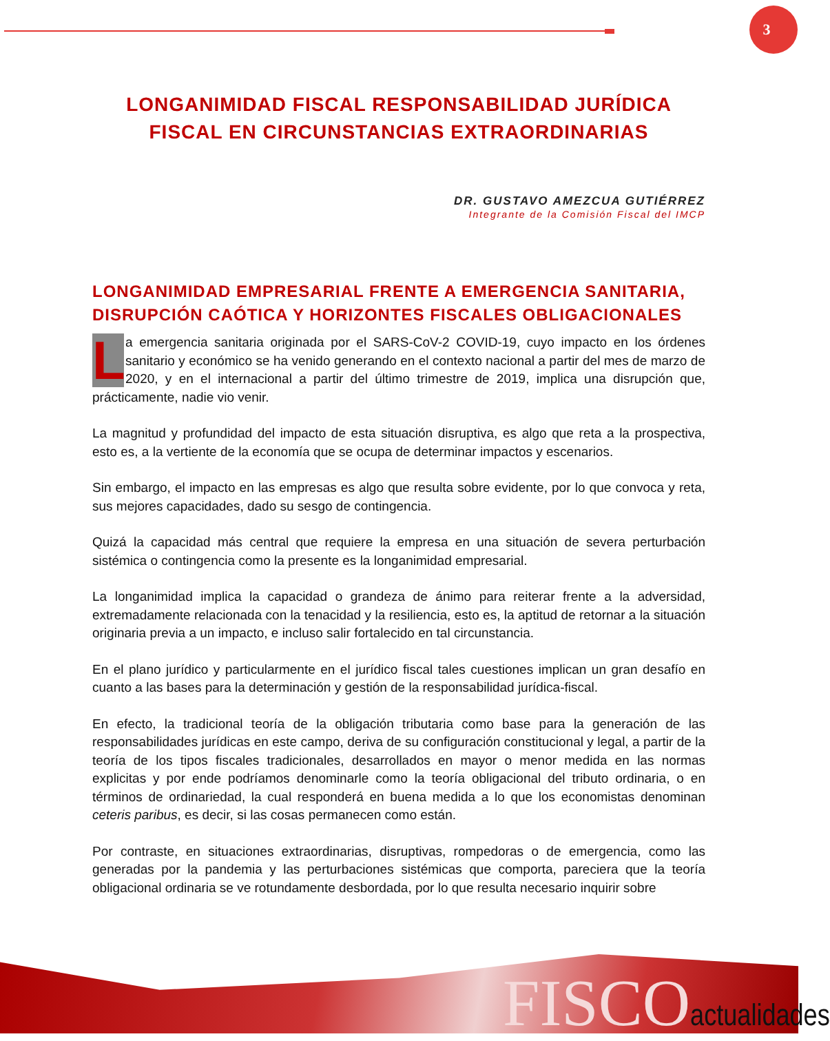3
LONGANIMIDAD FISCAL RESPONSABILIDAD JURÍDICA FISCAL EN CIRCUNSTANCIAS EXTRAORDINARIAS
DR. GUSTAVO AMEZCUA GUTIÉRREZ
Integrante de la Comisión Fiscal del IMCP
LONGANIMIDAD EMPRESARIAL FRENTE A EMERGENCIA SANITARIA, DISRUPCIÓN CAÓTICA Y HORIZONTES FISCALES OBLIGACIONALES
La emergencia sanitaria originada por el SARS-CoV-2 COVID-19, cuyo impacto en los órdenes sanitario y económico se ha venido generando en el contexto nacional a partir del mes de marzo de 2020, y en el internacional a partir del último trimestre de 2019, implica una disrupción que, prácticamente, nadie vio venir.
La magnitud y profundidad del impacto de esta situación disruptiva, es algo que reta a la prospectiva, esto es, a la vertiente de la economía que se ocupa de determinar impactos y escenarios.
Sin embargo, el impacto en las empresas es algo que resulta sobre evidente, por lo que convoca y reta, sus mejores capacidades, dado su sesgo de contingencia.
Quizá la capacidad más central que requiere la empresa en una situación de severa perturbación sistémica o contingencia como la presente es la longanimidad empresarial.
La longanimidad implica la capacidad o grandeza de ánimo para reiterar frente a la adversidad, extremadamente relacionada con la tenacidad y la resiliencia, esto es, la aptitud de retornar a la situación originaria previa a un impacto, e incluso salir fortalecido en tal circunstancia.
En el plano jurídico y particularmente en el jurídico fiscal tales cuestiones implican un gran desafío en cuanto a las bases para la determinación y gestión de la responsabilidad jurídica-fiscal.
En efecto, la tradicional teoría de la obligación tributaria como base para la generación de las responsabilidades jurídicas en este campo, deriva de su configuración constitucional y legal, a partir de la teoría de los tipos fiscales tradicionales, desarrollados en mayor o menor medida en las normas explicitas y por ende podríamos denominarle como la teoría obligacional del tributo ordinaria, o en términos de ordinariedad, la cual responderá en buena medida a lo que los economistas denominan ceteris paribus, es decir, si las cosas permanecen como están.
Por contraste, en situaciones extraordinarias, disruptivas, rompedoras o de emergencia, como las generadas por la pandemia y las perturbaciones sistémicas que comporta, pareciera que la teoría obligacional ordinaria se ve rotundamente desbordada, por lo que resulta necesario inquirir sobre
FISCOactualidades